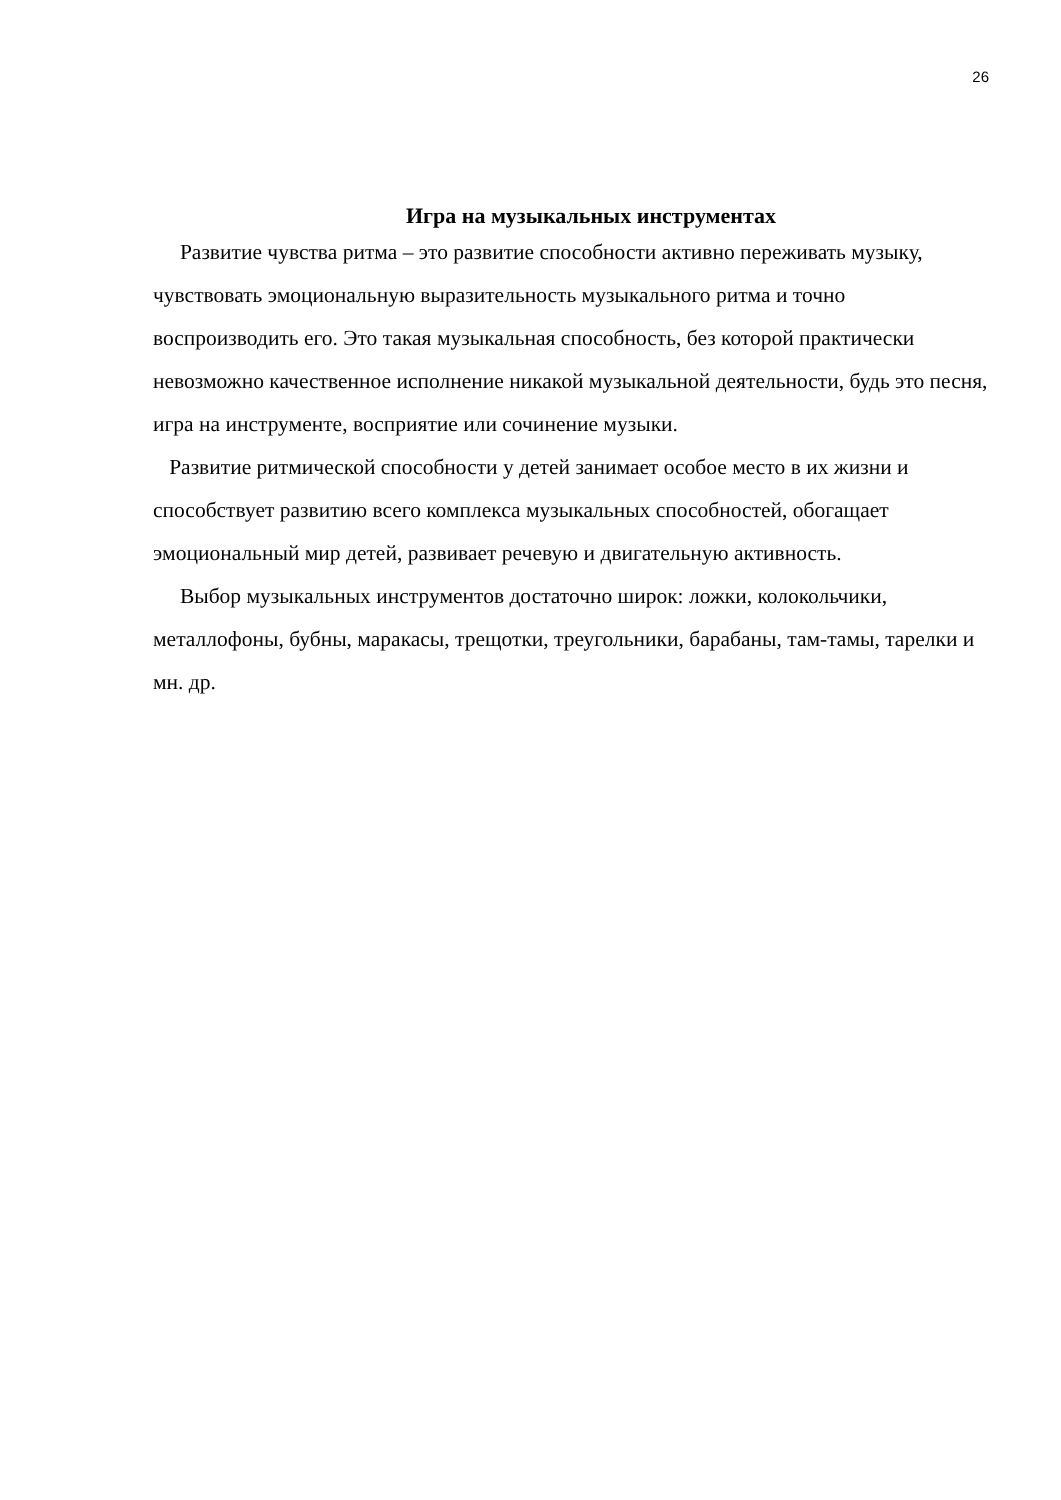26
Игра на музыкальных инструментах
Развитие чувства ритма – это развитие способности активно переживать музыку, чувствовать эмоциональную выразительность музыкального ритма и точно воспроизводить его. Это такая музыкальная способность, без которой практически невозможно качественное исполнение никакой музыкальной деятельности, будь это песня, игра на инструменте, восприятие или сочинение музыки.
Развитие ритмической способности у детей занимает особое место в их жизни и способствует развитию всего комплекса музыкальных способностей, обогащает эмоциональный мир детей, развивает речевую и двигательную активность.
Выбор музыкальных инструментов достаточно широк: ложки, колокольчики, металлофоны, бубны, маракасы, трещотки, треугольники, барабаны, там-тамы, тарелки и мн. др.